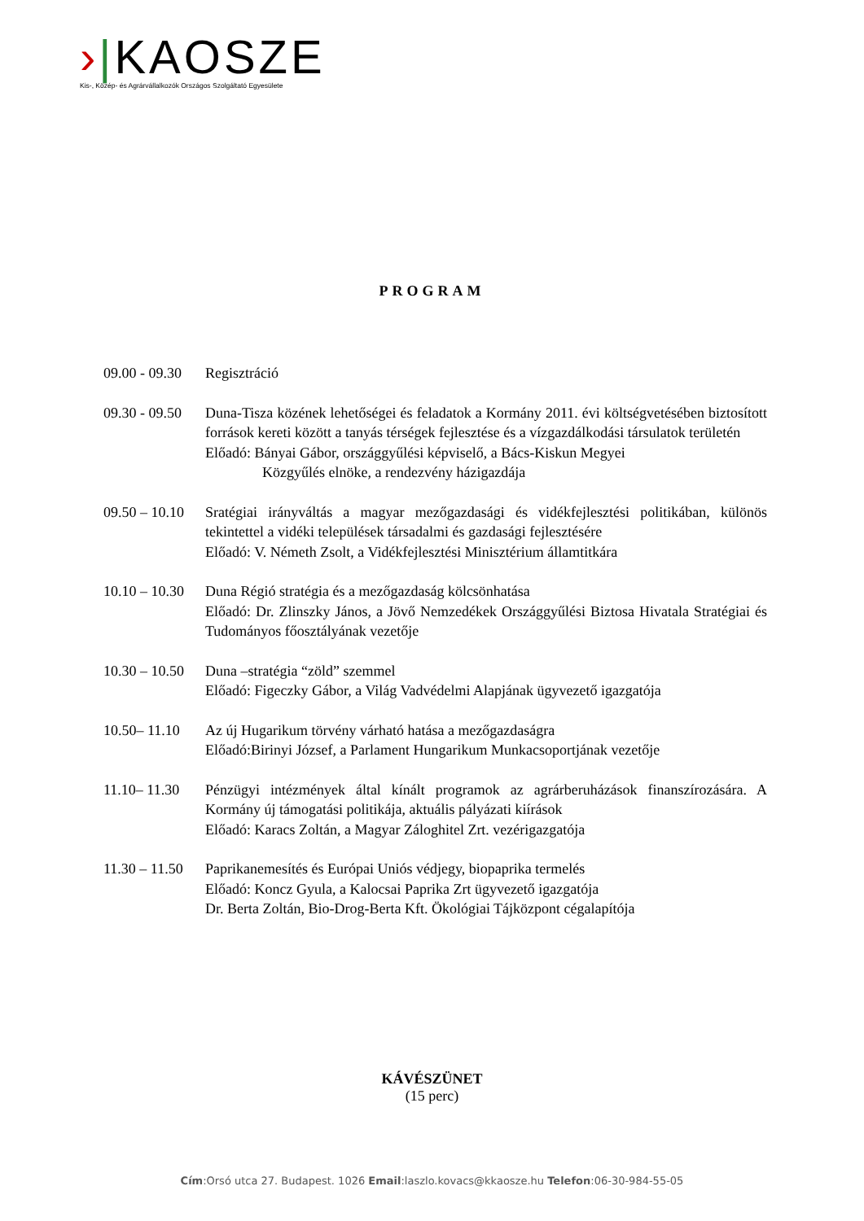›|KAOSZE
Kis-, Közép- és Agrárvállalkozók Országos Szolgáltató Egyesülete
PROGRAM
09.00 - 09.30 Regisztráció
09.30 - 09.50 Duna-Tisza közének lehetőségei és feladatok a Kormány 2011. évi költségvetésében biztosított források kereti között a tanyás térségek fejlesztése és a vízgazdálkodási társulatok területén
Előadó: Bányai Gábor, országgyűlési képviselő, a Bács-Kiskun Megyei
Közgyűlés elnöke, a rendezvény házigazdája
09.50 – 10.10 Sratégiai irányváltás a magyar mezőgazdasági és vidékfejlesztési politikában, különös tekintettel a vidéki települések társadalmi és gazdasági fejlesztésére
Előadó: V. Németh Zsolt, a Vidékfejlesztési Minisztérium államtitkára
10.10 – 10.30 Duna Régió stratégia és a mezőgazdaság kölcsönhatása
Előadó: Dr. Zlinszky János, a Jövő Nemzedékek Országgyűlési Biztosa Hivatala Stratégiai és Tudományos főosztályának vezetője
10.30 – 10.50 Duna –stratégia “zöld” szemmel
Előadó: Figeczky Gábor, a Világ Vadvédelmi Alapjának ügyvezető igazgatója
10.50– 11.10 Az új Hugarikum törvény várható hatása a mezőgazdaságra
Előadó:Birinyi József, a Parlament Hungarikum Munkacsoportjának vezetője
11.10– 11.30 Pénzügyi intézmények által kínált programok az agrárberuházások finanszírozására. A Kormány új támogatási politikája, aktuális pályázati kiírások
Előadó: Karacs Zoltán, a Magyar Záloghitel Zrt. vezérigazgatója
11.30 – 11.50 Paprikanemesítés és Európai Uniós védjegy, biopaprika termelés
Előadó: Koncz Gyula, a Kalocsai Paprika Zrt ügyvezető igazgatója
Dr. Berta Zoltán, Bio-Drog-Berta Kft. Ökológiai Tájközpont cégalapítója
KÁVÉSZÜNET
(15 perc)
Cím:Orsó utca 27. Budapest. 1026 Email:laszlo.kovacs@kkaosze.hu Telefon:06-30-984-55-05